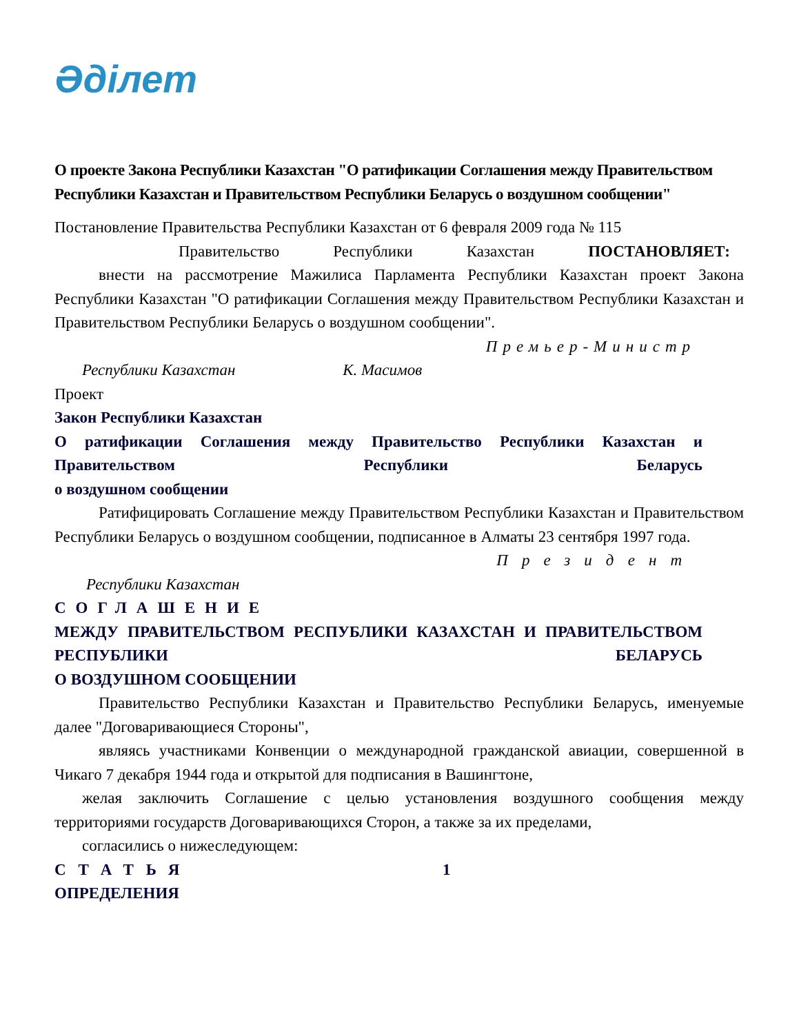Әділет
О проекте Закона Республики Казахстан "О ратификации Соглашения между Правительством Республики Казахстан и Правительством Республики Беларусь о воздушном сообщении"
Постановление Правительства Республики Казахстан от 6 февраля 2009 года № 115
Правительство Республики Казахстан ПОСТАНОВЛЯЕТ:
внести на рассмотрение Мажилиса Парламента Республики Казахстан проект Закона Республики Казахстан "О ратификации Соглашения между Правительством Республики Казахстан и Правительством Республики Беларусь о воздушном сообщении".
Премьер-Министр
Республики Казахстан К. Масимов
Проект
Закон Республики Казахстан
О ратификации Соглашения между Правительство Республики Казахстан и Правительством Республики Беларусь
о воздушном сообщении
Ратифицировать Соглашение между Правительством Республики Казахстан и Правительством Республики Беларусь о воздушном сообщении, подписанное в Алматы 23 сентября 1997 года.
Президент
Республики Казахстан
СОГЛАШЕНИЕ
МЕЖДУ ПРАВИТЕЛЬСТВОМ РЕСПУБЛИКИ КАЗАХСТАН И ПРАВИТЕЛЬСТВОМ РЕСПУБЛИКИ БЕЛАРУСЬ
О ВОЗДУШНОМ СООБЩЕНИИ
Правительство Республики Казахстан и Правительство Республики Беларусь, именуемые далее "Договаривающиеся Стороны",
являясь участниками Конвенции о международной гражданской авиации, совершенной в Чикаго 7 декабря 1944 года и открытой для подписания в Вашингтоне,
желая заключить Соглашение с целью установления воздушного сообщения между территориями государств Договаривающихся Сторон, а также за их пределами,
согласились о нижеследующем:
СТАТЬЯ 1
ОПРЕДЕЛЕНИЯ